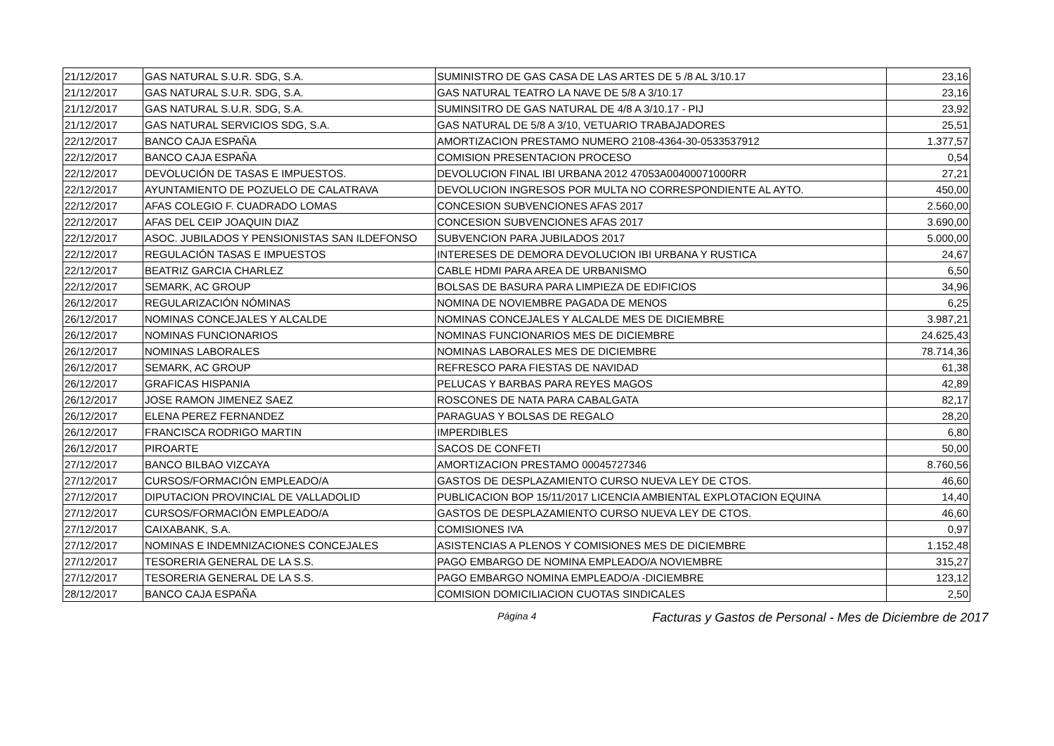| 21/12/2017 | GAS NATURAL S.U.R. SDG, S.A. | SUMINISTRO DE GAS CASA DE LAS ARTES DE 5 /8 AL 3/10.17 | 23,16 |
| 21/12/2017 | GAS NATURAL S.U.R. SDG, S.A. | GAS NATURAL TEATRO LA NAVE DE 5/8 A 3/10.17 | 23,16 |
| 21/12/2017 | GAS NATURAL S.U.R. SDG, S.A. | SUMINSITRO DE GAS NATURAL DE 4/8 A 3/10.17 - PIJ | 23,92 |
| 21/12/2017 | GAS NATURAL SERVICIOS SDG, S.A. | GAS NATURAL DE 5/8 A 3/10, VETUARIO TRABAJADORES | 25,51 |
| 22/12/2017 | BANCO CAJA ESPAÑA | AMORTIZACION PRESTAMO NUMERO 2108-4364-30-0533537912 | 1.377,57 |
| 22/12/2017 | BANCO CAJA ESPAÑA | COMISION PRESENTACION PROCESO | 0,54 |
| 22/12/2017 | DEVOLUCIÓN DE TASAS E IMPUESTOS. | DEVOLUCION FINAL IBI URBANA 2012 47053A00400071000RR | 27,21 |
| 22/12/2017 | AYUNTAMIENTO DE POZUELO DE CALATRAVA | DEVOLUCION INGRESOS POR MULTA NO CORRESPONDIENTE AL AYTO. | 450,00 |
| 22/12/2017 | AFAS COLEGIO F. CUADRADO LOMAS | CONCESION SUBVENCIONES AFAS 2017 | 2.560,00 |
| 22/12/2017 | AFAS DEL CEIP JOAQUIN DIAZ | CONCESION SUBVENCIONES AFAS 2017 | 3.690,00 |
| 22/12/2017 | ASOC. JUBILADOS Y PENSIONISTAS SAN ILDEFONSO | SUBVENCION PARA JUBILADOS 2017 | 5.000,00 |
| 22/12/2017 | REGULACIÓN TASAS E IMPUESTOS | INTERESES DE DEMORA DEVOLUCION IBI URBANA Y RUSTICA | 24,67 |
| 22/12/2017 | BEATRIZ GARCIA CHARLEZ | CABLE HDMI PARA AREA DE URBANISMO | 6,50 |
| 22/12/2017 | SEMARK, AC GROUP | BOLSAS DE BASURA PARA LIMPIEZA DE EDIFICIOS | 34,96 |
| 26/12/2017 | REGULARIZACIÓN NÓMINAS | NOMINA DE NOVIEMBRE PAGADA DE MENOS | 6,25 |
| 26/12/2017 | NOMINAS CONCEJALES Y ALCALDE | NOMINAS CONCEJALES Y ALCALDE MES DE DICIEMBRE | 3.987,21 |
| 26/12/2017 | NOMINAS FUNCIONARIOS | NOMINAS FUNCIONARIOS MES DE DICIEMBRE | 24.625,43 |
| 26/12/2017 | NOMINAS LABORALES | NOMINAS LABORALES MES DE DICIEMBRE | 78.714,36 |
| 26/12/2017 | SEMARK, AC GROUP | REFRESCO PARA FIESTAS DE NAVIDAD | 61,38 |
| 26/12/2017 | GRAFICAS HISPANIA | PELUCAS Y BARBAS PARA REYES MAGOS | 42,89 |
| 26/12/2017 | JOSE RAMON JIMENEZ SAEZ | ROSCONES DE NATA PARA CABALGATA | 82,17 |
| 26/12/2017 | ELENA PEREZ FERNANDEZ | PARAGUAS Y BOLSAS DE REGALO | 28,20 |
| 26/12/2017 | FRANCISCA RODRIGO MARTIN | IMPERDIBLES | 6,80 |
| 26/12/2017 | PIROARTE | SACOS DE CONFETI | 50,00 |
| 27/12/2017 | BANCO BILBAO VIZCAYA | AMORTIZACION PRESTAMO 00045727346 | 8.760,56 |
| 27/12/2017 | CURSOS/FORMACIÓN EMPLEADO/A | GASTOS DE DESPLAZAMIENTO CURSO NUEVA LEY DE CTOS. | 46,60 |
| 27/12/2017 | DIPUTACION PROVINCIAL DE VALLADOLID | PUBLICACION BOP 15/11/2017 LICENCIA AMBIENTAL EXPLOTACION EQUINA | 14,40 |
| 27/12/2017 | CURSOS/FORMACIÓN EMPLEADO/A | GASTOS DE DESPLAZAMIENTO CURSO NUEVA LEY DE CTOS. | 46,60 |
| 27/12/2017 | CAIXABANK, S.A. | COMISIONES IVA | 0,97 |
| 27/12/2017 | NOMINAS E INDEMNIZACIONES CONCEJALES | ASISTENCIAS A PLENOS Y COMISIONES MES DE DICIEMBRE | 1.152,48 |
| 27/12/2017 | TESORERIA GENERAL DE LA S.S. | PAGO EMBARGO DE NOMINA EMPLEADO/A NOVIEMBRE | 315,27 |
| 27/12/2017 | TESORERIA GENERAL DE LA S.S. | PAGO EMBARGO NOMINA EMPLEADO/A -DICIEMBRE | 123,12 |
| 28/12/2017 | BANCO CAJA ESPAÑA | COMISION DOMICILIACION CUOTAS SINDICALES | 2,50 |
Página 4 Facturas y Gastos de Personal - Mes de Diciembre de 2017